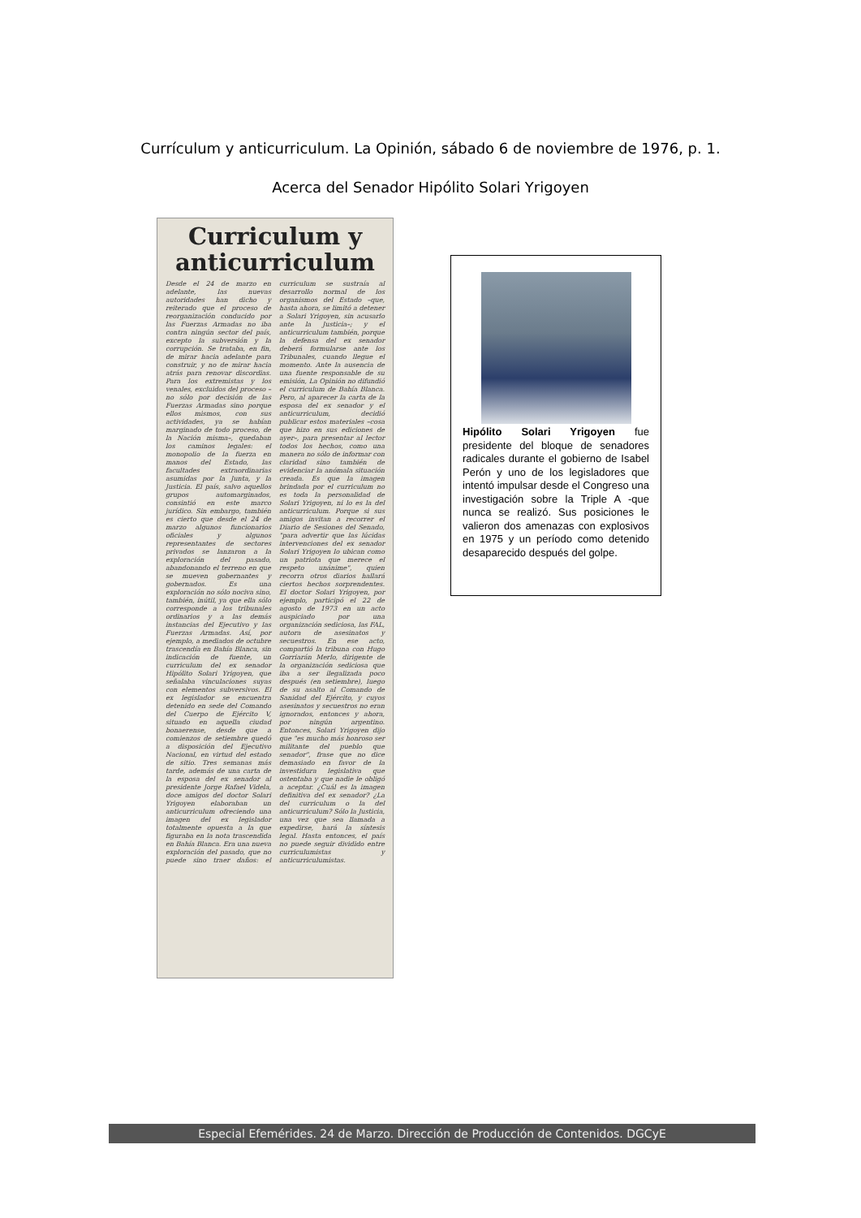Currículum y anticurriculum. La Opinión, sábado 6 de noviembre de 1976, p. 1.
Acerca del Senador Hipólito Solari Yrigoyen
Curriculum y
anticurriculum
Desde el 24 de marzo en adelante, las nuevas autoridades han dicho y reiterado que el proceso de reorganización conducido por las Fuerzas Armadas no iba contra ningún sector del país, excepto la subversión y la corrupción. Se trataba, en fin, de mirar hacia adelante para construir, y no de mirar hacia atrás para renovar discordias. Para los extremistas y los venales, excluidos del proceso –no sólo por decisión de las Fuerzas Armadas sino porque ellos mismos, con sus actividades, ya se habían marginado de todo proceso, de la Nación misma–, quedaban los caminos legales: el monopolio de la fuerza en manos del Estado, las facultades extraordinarias asumidas por la Junta, y la Justicia. El país, salvo aquellos grupos automarginados, consintió en este marco jurídico. Sin embargo, también es cierto que desde el 24 de marzo algunos funcionarios oficiales y algunos representantes de sectores privados se lanzaron a la exploración del pasado, abandonando el terreno en que se mueven gobernantes y gobernados. Es una exploración no sólo nociva sino, también, inútil, ya que ella sólo corresponde a los tribunales ordinarios y a las demás instancias del Ejecutivo y las Fuerzas Armadas. Así, por ejemplo, a mediados de octubre trascendía en Bahía Blanca, sin indicación de fuente, un curriculum del ex senador Hipólito Solari Yrigoyen, que señalaba vinculaciones suyas con elementos subversivos. El ex legislador se encuentra detenido en sede del Comando del Cuerpo de Ejército V, situado en aquella ciudad bonaerense, desde que a comienzos de setiembre quedó a disposición del Ejecutivo Nacional, en virtud del estado de sitio. Tres semanas más tarde, además de una carta de la esposa del ex senador al presidente Jorge Rafael Videla, doce amigos del doctor Solari Yrigoyen elaboraban un anticurriculum ofreciendo una imagen del ex legislador totalmente opuesta a la que figuraba en la nota trascendida en Bahía Blanca. Era una nueva exploración del pasado, que no puede sino traer daños: el curriculum se sustraía al desarrollo normal de los organismos del Estado –que, hasta ahora, se limitó a detener a Solari Yrigoyen, sin acusarlo ante la Justicia–; y el anticurriculum también, porque la defensa del ex senador deberá formularse ante los Tribunales, cuando llegue el momento. Ante la ausencia de una fuente responsable de su emisión, La Opinión no difundió el curriculum de Bahía Blanca. Pero, al aparecer la carta de la esposa del ex senador y el anticurriculum, decidió publicar estos materiales –cosa que hizo en sus ediciones de ayer–, para presentar al lector todos los hechos, como una manera no sólo de informar con claridad sino también de evidenciar la anómala situación creada. Es que la imagen brindada por el curriculum no es toda la personalidad de Solari Yrigoyen, ni lo es la del anticurriculum. Porque si sus amigos invitan a recorrer el Diario de Sesiones del Senado, "para advertir que las lúcidas intervenciones del ex senador Solari Yrigoyen lo ubican como un patriota que merece el respeto unánime", quien recorra otros diarios hallará ciertos hechos sorprendentes. El doctor Solari Yrigoyen, por ejemplo, participó el 22 de agosto de 1973 en un acto auspiciado por una organización sediciosa, las FAL, autora de asesinatos y secuestros. En ese acto, compartió la tribuna con Hugo Gorriarán Merlo, dirigente de la organización sediciosa que iba a ser ilegalizada poco después (en setiembre), luego de su asalto al Comando de Sanidad del Ejército, y cuyos asesinatos y secuestros no eran ignorados, entonces y ahora, por ningún argentino. Entonces, Solari Yrigoyen dijo que "es mucho más honroso ser militante del pueblo que senador", frase que no dice demasiado en favor de la investidura legislativa que ostentaba y que nadie le obligó a aceptar. ¿Cuál es la imagen definitiva del ex senador? ¿La del curriculum o la del anticurriculum? Sólo la Justicia, una vez que sea llamada a expedirse, hará la síntesis legal. Hasta entonces, el país no puede seguir dividido entre curriculumistas y anticurriculumistas.
Hipólito Solari Yrigoyen fue presidente del bloque de senadores radicales durante el gobierno de Isabel Perón y uno de los legisladores que intentó impulsar desde el Congreso una investigación sobre la Triple A -que nunca se realizó. Sus posiciones le valieron dos amenazas con explosivos en 1975 y un período como detenido desaparecido después del golpe.
Especial Efemérides. 24 de Marzo. Dirección de Producción de Contenidos. DGCyE